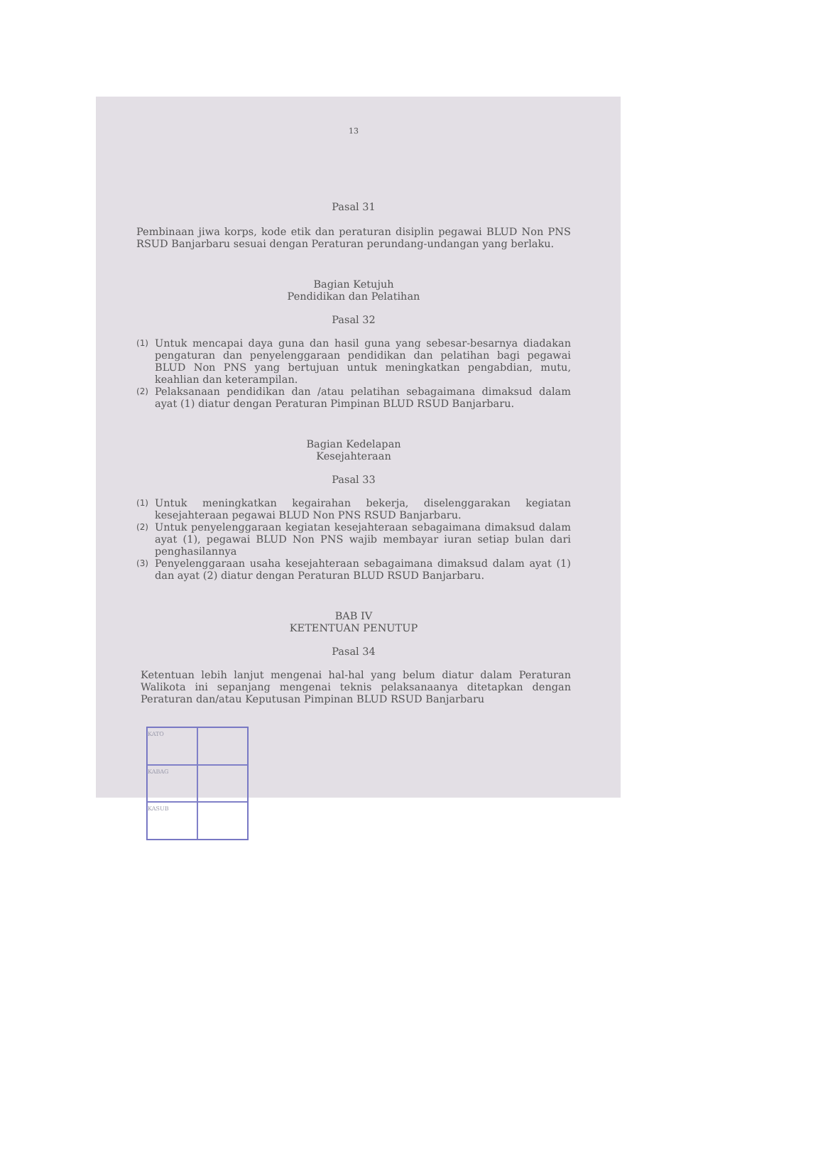13
Pasal 31
Pembinaan jiwa korps, kode etik dan peraturan disiplin pegawai BLUD Non PNS RSUD Banjarbaru sesuai dengan Peraturan perundang-undangan yang berlaku.
Bagian Ketujuh
Pendidikan dan Pelatihan
Pasal 32
(1) Untuk mencapai daya guna dan hasil guna yang sebesar-besarnya diadakan pengaturan dan penyelenggaraan pendidikan dan pelatihan bagi pegawai BLUD Non PNS yang bertujuan untuk meningkatkan pengabdian, mutu, keahlian dan keterampilan.
(2) Pelaksanaan pendidikan dan /atau pelatihan sebagaimana dimaksud dalam ayat (1) diatur dengan Peraturan Pimpinan BLUD RSUD Banjarbaru.
Bagian Kedelapan
Kesejahteraan
Pasal 33
(1) Untuk meningkatkan kegairahan bekerja, diselenggarakan kegiatan kesejahteraan pegawai BLUD Non PNS RSUD Banjarbaru.
(2) Untuk penyelenggaraan kegiatan kesejahteraan sebagaimana dimaksud dalam ayat (1), pegawai BLUD Non PNS wajib membayar iuran setiap bulan dari penghasilannya
(3) Penyelenggaraan usaha kesejahteraan sebagaimana dimaksud dalam ayat (1) dan ayat (2) diatur dengan Peraturan BLUD RSUD Banjarbaru.
BAB IV
KETENTUAN PENUTUP
Pasal 34
Ketentuan lebih lanjut mengenai hal-hal yang belum diatur dalam Peraturan Walikota ini sepanjang mengenai teknis pelaksanaanya ditetapkan dengan Peraturan dan/atau Keputusan Pimpinan BLUD RSUD Banjarbaru
KATO
KABAG
KASUB